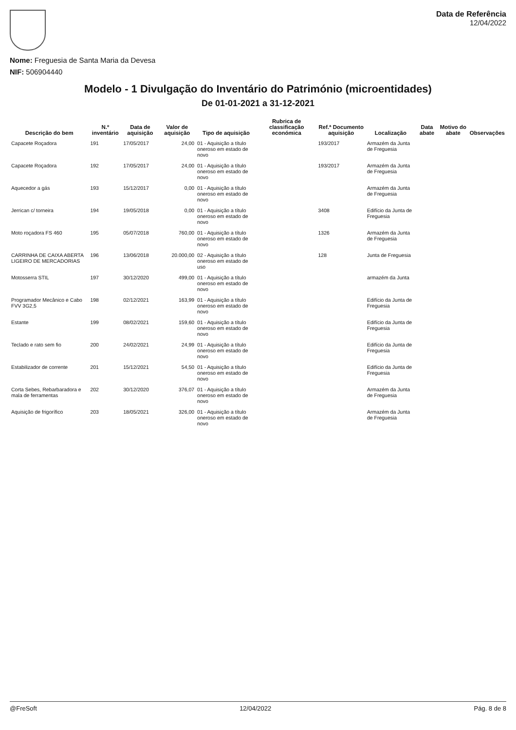Nome: Freguesia de Santa Maria da Devesa
NIF: 506904440
Data de Referência
12/04/2022
Modelo - 1 Divulgação do Inventário do Património (microentidades)
De 01-01-2021 a 31-12-2021
| Descrição do bem | N.º inventário | Data de aquisição | Valor de aquisição | Tipo de aquisição | Rubrica de classificação económica | Ref.ª Documento aquisição | Localização | Data abate | Motivo do abate | Observações |
| --- | --- | --- | --- | --- | --- | --- | --- | --- | --- | --- |
| Capacete Roçadora | 191 | 17/05/2017 | 24,00 | 01 - Aquisição a título oneroso em estado de novo | | 193/2017 | Armazém da Junta de Freguesia | | | |
| Capacete Roçadora | 192 | 17/05/2017 | 24,00 | 01 - Aquisição a título oneroso em estado de novo | | 193/2017 | Armazém da Junta de Freguesia | | | |
| Aquecedor a gás | 193 | 15/12/2017 | 0,00 | 01 - Aquisição a título oneroso em estado de novo | | | Armazém da Junta de Freguesia | | | |
| Jerrican c/ torneira | 194 | 19/05/2018 | 0,00 | 01 - Aquisição a título oneroso em estado de novo | | 3408 | Edifício da Junta de Freguesia | | | |
| Moto roçadora FS 460 | 195 | 05/07/2018 | 760,00 | 01 - Aquisição a título oneroso em estado de novo | | 1326 | Armazém da Junta de Freguesia | | | |
| CARRINHA DE CAIXA ABERTA LIGEIRO DE MERCADORIAS | 196 | 13/06/2018 | 20.000,00 | 02 - Aquisição a título oneroso em estado de uso | | 128 | Junta de Freguesia | | | |
| Motosserra STIL | 197 | 30/12/2020 | 499,00 | 01 - Aquisição a título oneroso em estado de novo | | | armazém da Junta | | | |
| Programador Mecânico e Cabo FVV 3G2,5 | 198 | 02/12/2021 | 163,99 | 01 - Aquisição a título oneroso em estado de novo | | | Edifício da Junta de Freguesia | | | |
| Estante | 199 | 08/02/2021 | 159,60 | 01 - Aquisição a título oneroso em estado de novo | | | Edifício da Junta de Freguesia | | | |
| Teclado e rato sem fio | 200 | 24/02/2021 | 24,99 | 01 - Aquisição a título oneroso em estado de novo | | | Edifício da Junta de Freguesia | | | |
| Estabilizador de corrente | 201 | 15/12/2021 | 54,50 | 01 - Aquisição a título oneroso em estado de novo | | | Edifício da Junta de Freguesia | | | |
| Corta Sebes, Rebarbaradora e mala de ferramentas | 202 | 30/12/2020 | 376,07 | 01 - Aquisição a título oneroso em estado de novo | | | Armazém da Junta de Freguesia | | | |
| Aquisição de frigorífico | 203 | 18/05/2021 | 326,00 | 01 - Aquisição a título oneroso em estado de novo | | | Armazém da Junta de Freguesia | | | |
@FreSoft 12/04/2022 Pág. 8 de 8